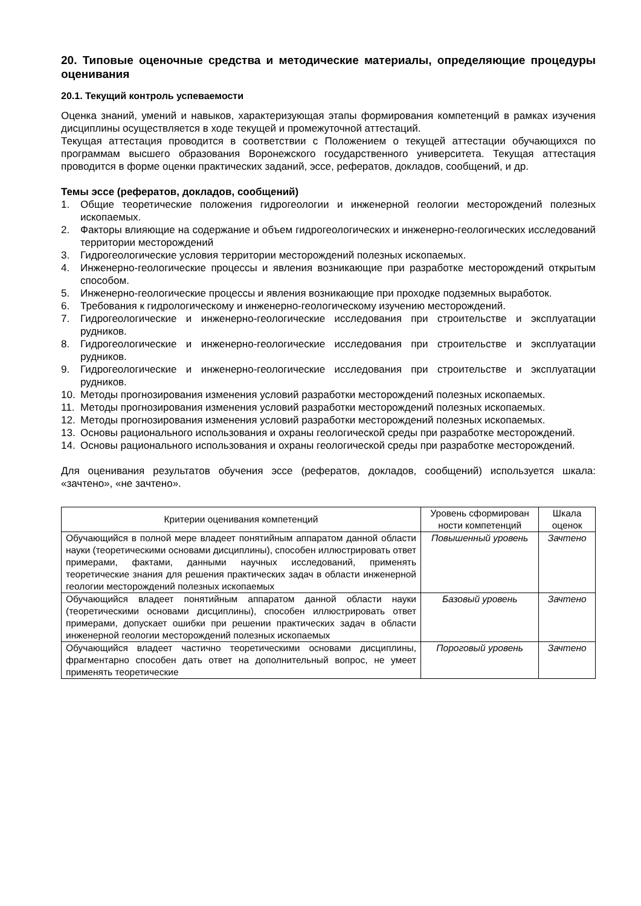20. Типовые оценочные средства и методические материалы, определяющие процедуры оценивания
20.1. Текущий контроль успеваемости
Оценка знаний, умений и навыков, характеризующая этапы формирования компетенций в рамках изучения дисциплины осуществляется в ходе текущей и промежуточной аттестаций.
Текущая аттестация проводится в соответствии с Положением о текущей аттестации обучающихся по программам высшего образования Воронежского государственного университета. Текущая аттестация проводится в форме оценки практических заданий, эссе, рефератов, докладов, сообщений, и др.
Темы эссе (рефератов, докладов, сообщений)
1. Общие теоретические положения гидрогеологии и инженерной геологии месторождений полезных ископаемых.
2. Факторы влияющие на содержание и объем гидрогеологических и инженерно-геологических исследований территории месторождений
3. Гидрогеологические условия территории месторождений полезных ископаемых.
4. Инженерно-геологические процессы и явления возникающие при разработке месторождений открытым способом.
5. Инженерно-геологические процессы и явления возникающие при проходке подземных выработок.
6. Требования к гидрологическому и инженерно-геологическому изучению месторождений.
7. Гидрогеологические и инженерно-геологические исследования при строительстве и эксплуатации рудников.
8. Гидрогеологические и инженерно-геологические исследования при строительстве и эксплуатации рудников.
9. Гидрогеологические и инженерно-геологические исследования при строительстве и эксплуатации рудников.
10. Методы прогнозирования изменения условий разработки месторождений полезных ископаемых.
11. Методы прогнозирования изменения условий разработки месторождений полезных ископаемых.
12. Методы прогнозирования изменения условий разработки месторождений полезных ископаемых.
13. Основы рационального использования и охраны геологической среды при разработке месторождений.
14. Основы рационального использования и охраны геологической среды при разработке месторождений.
Для оценивания результатов обучения эссе (рефератов, докладов, сообщений) используется шкала: «зачтено», «не зачтено».
| Критерии оценивания компетенций | Уровень сформирован ности компетенций | Шкала оценок |
| --- | --- | --- |
| Обучающийся в полной мере владеет понятийным аппаратом данной области науки (теоретическими основами дисциплины), способен иллюстрировать ответ примерами, фактами, данными научных исследований, применять теоретические знания для решения практических задач в области инженерной геологии месторождений полезных ископаемых | Повышенный уровень | Зачтено |
| Обучающийся владеет понятийным аппаратом данной области науки (теоретическими основами дисциплины), способен иллюстрировать ответ примерами, допускает ошибки при решении практических задач в области инженерной геологии месторождений полезных ископаемых | Базовый уровень | Зачтено |
| Обучающийся владеет частично теоретическими основами дисциплины, фрагментарно способен дать ответ на дополнительный вопрос, не умеет применять теоретические | Пороговый уровень | Зачтено |